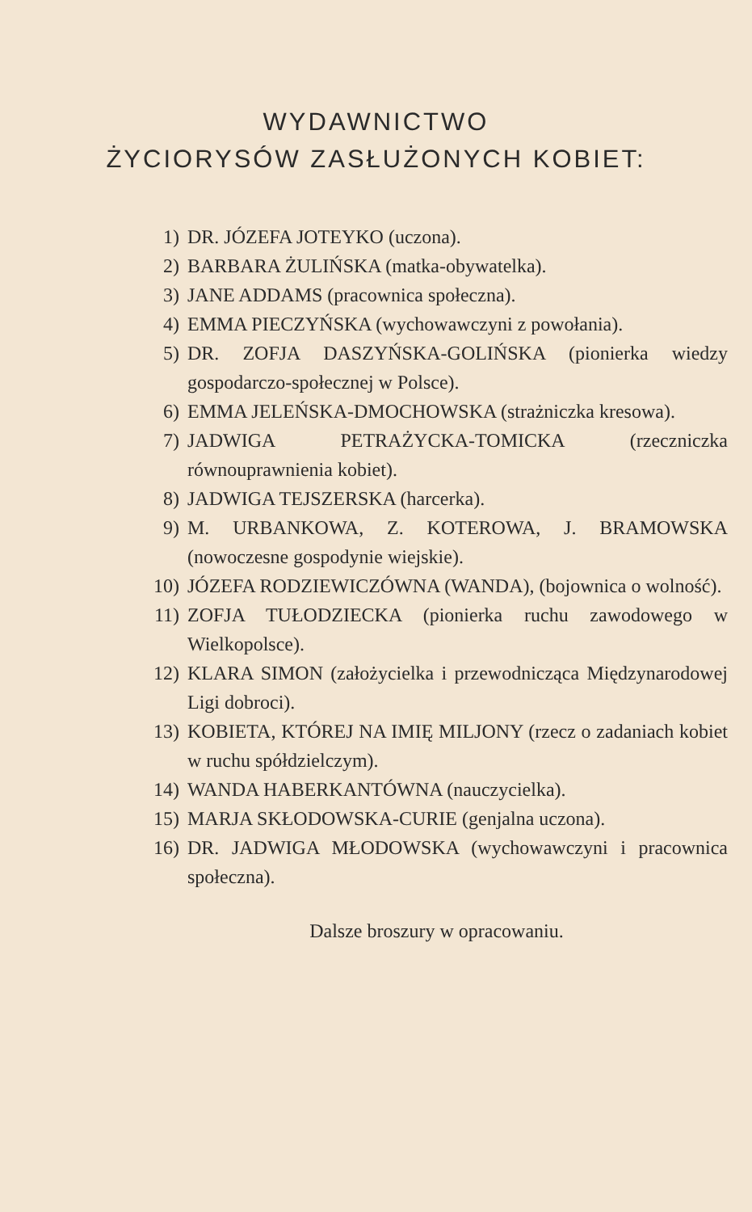WYDAWNICTWO
ŻYCIORYSÓW ZASŁUŻONYCH KOBIET:
1) DR. JÓZEFA JOTEYKO (uczona).
2) BARBARA ŻULIŃSKA (matka-obywatelka).
3) JANE ADDAMS (pracownica społeczna).
4) EMMA PIECZYŃSKA (wychowawczyni z powołania).
5) DR. ZOFJA DASZYŃSKA-GOLIŃSKA (pionierka wiedzy gospodarczo-społecznej w Polsce).
6) EMMA JELEŃSKA-DMOCHOWSKA (strażniczka kresowa).
7) JADWIGA PETRAŻYCKA-TOMICKA (rzeczniczka równouprawnienia kobiet).
8) JADWIGA TEJSZERSKA (harcerka).
9) M. URBANKOWA, Z. KOTEROWA, J. BRAMOWSKA (nowoczesne gospodynie wiejskie).
10) JÓZEFA RODZIEWICZÓWNA (WANDA), (bojownica o wolność).
11) ZOFJA TUŁODZIECKA (pionierka ruchu zawodowego w Wielkopolsce).
12) KLARA SIMON (założycielka i przewodnicząca Międzynarodowej Ligi dobroci).
13) KOBIETA, KTÓREJ NA IMIĘ MILJONY (rzecz o zadaniach kobiet w ruchu spółdzielczym).
14) WANDA HABERKANTÓWNA (nauczycielka).
15) MARJA SKŁODOWSKA-CURIE (genjalna uczona).
16) DR. JADWIGA MŁODOWSKA (wychowawczyni i pracownica społeczna).
Dalsze broszury w opracowaniu.